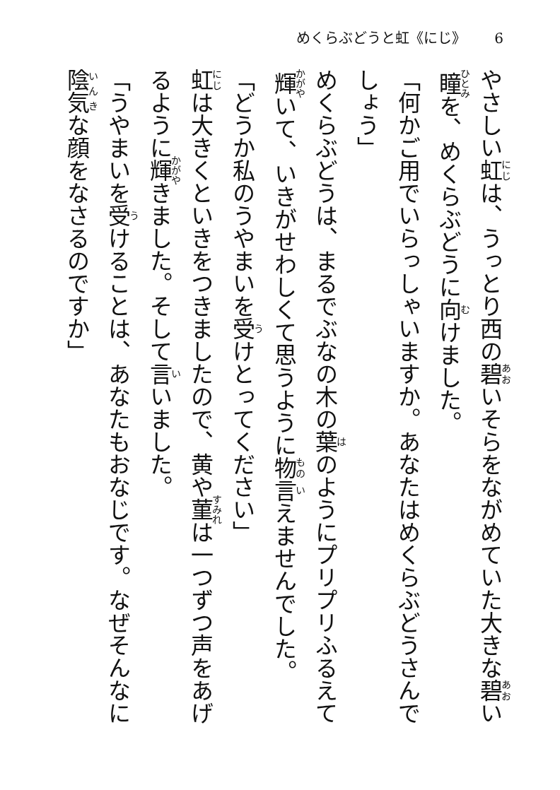めくらぶどうと虹《にじ》 6
やさしい虹は、うっとり西の碧いそらをながめていた大きな碧い瞳を、めくらぶどうに向けました。
「何かご用でいらっしゃいますか。あなたはめくらぶどうさんでしょう」
めくらぶどうは、まるでぶなの木の葉のようにプリプリふるえて輝いて、いきがせわしくて思うように物言えませんでした。
「どうか私のうやまいを受けとってください」
虹は大きくといきをつきましたので、黄や菫は一つずつ声をあげるように輝きました。そして言いました。
「うやまいを受けることは、あなたもおなじです。なぜそんなに陰気な顔をなさるのですか」